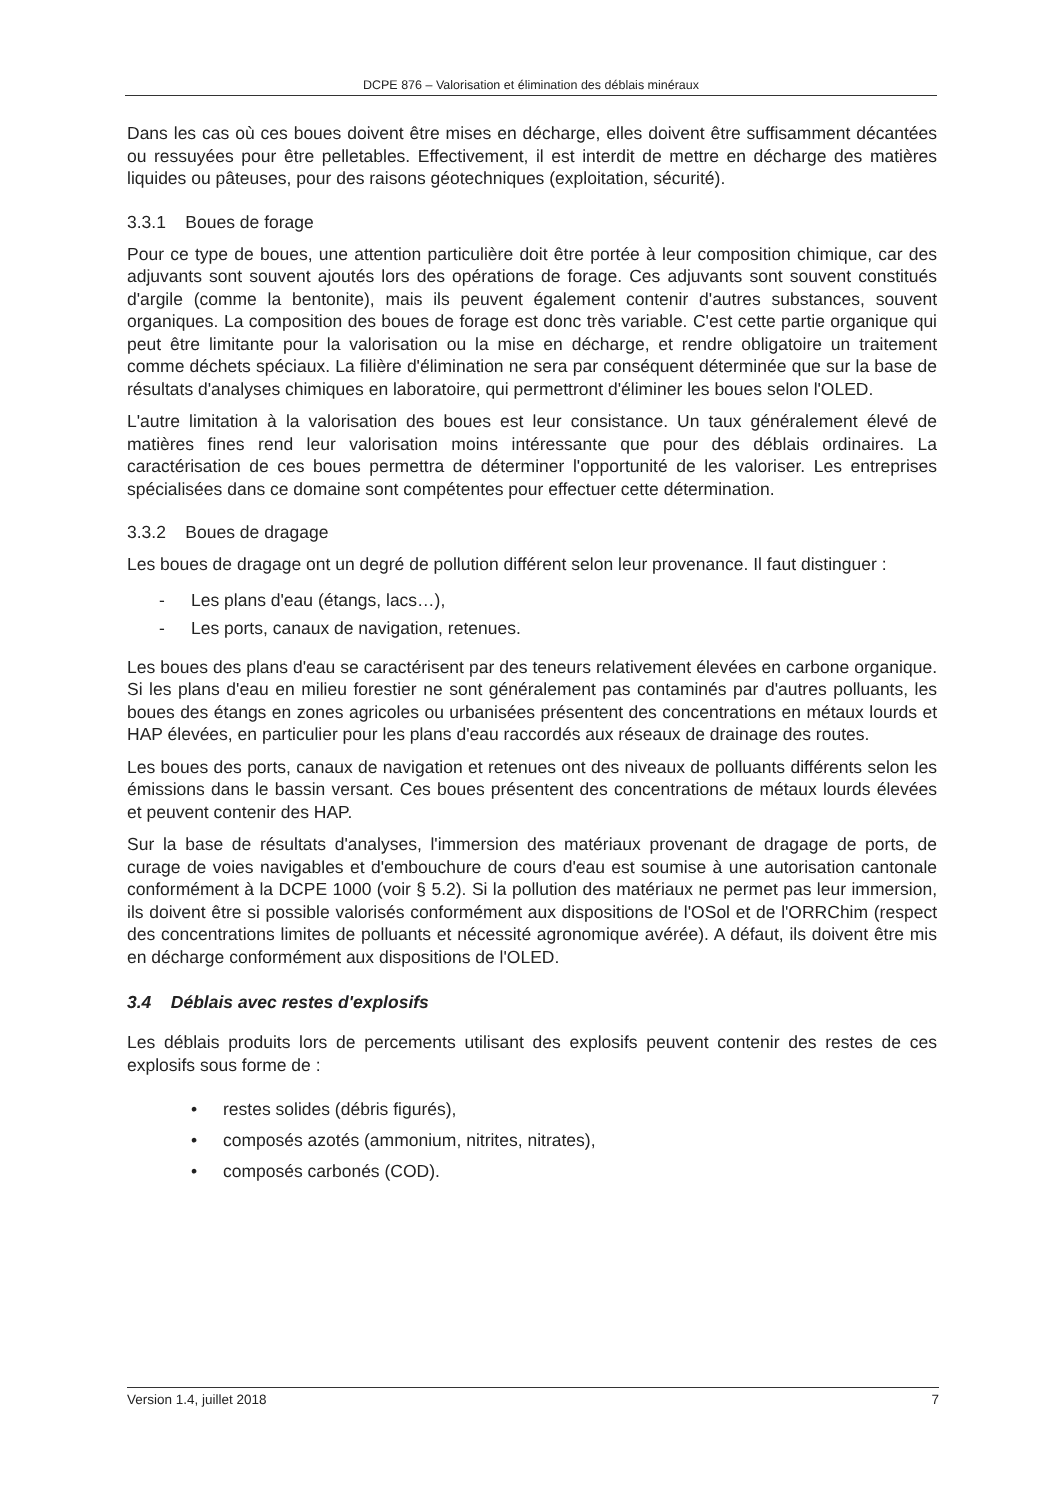DCPE 876 – Valorisation et élimination des déblais minéraux
Dans les cas où ces boues doivent être mises en décharge, elles doivent être suffisamment décantées ou ressuyées pour être pelletables. Effectivement, il est interdit de mettre en décharge des matières liquides ou pâteuses, pour des raisons géotechniques (exploitation, sécurité).
3.3.1 Boues de forage
Pour ce type de boues, une attention particulière doit être portée à leur composition chimique, car des adjuvants sont souvent ajoutés lors des opérations de forage. Ces adjuvants sont souvent constitués d'argile (comme la bentonite), mais ils peuvent également contenir d'autres substances, souvent organiques. La composition des boues de forage est donc très variable. C'est cette partie organique qui peut être limitante pour la valorisation ou la mise en décharge, et rendre obligatoire un traitement comme déchets spéciaux. La filière d'élimination ne sera par conséquent déterminée que sur la base de résultats d'analyses chimiques en laboratoire, qui permettront d'éliminer les boues selon l'OLED.
L'autre limitation à la valorisation des boues est leur consistance. Un taux généralement élevé de matières fines rend leur valorisation moins intéressante que pour des déblais ordinaires. La caractérisation de ces boues permettra de déterminer l'opportunité de les valoriser. Les entreprises spécialisées dans ce domaine sont compétentes pour effectuer cette détermination.
3.3.2 Boues de dragage
Les boues de dragage ont un degré de pollution différent selon leur provenance. Il faut distinguer :
- Les plans d'eau (étangs, lacs…),
- Les ports, canaux de navigation, retenues.
Les boues des plans d'eau se caractérisent par des teneurs relativement élevées en carbone organique. Si les plans d'eau en milieu forestier ne sont généralement pas contaminés par d'autres polluants, les boues des étangs en zones agricoles ou urbanisées présentent des concentrations en métaux lourds et HAP élevées, en particulier pour les plans d'eau raccordés aux réseaux de drainage des routes.
Les boues des ports, canaux de navigation et retenues ont des niveaux de polluants différents selon les émissions dans le bassin versant. Ces boues présentent des concentrations de métaux lourds élevées et peuvent contenir des HAP.
Sur la base de résultats d'analyses, l'immersion des matériaux provenant de dragage de ports, de curage de voies navigables et d'embouchure de cours d'eau est soumise à une autorisation cantonale conformément à la DCPE 1000 (voir § 5.2). Si la pollution des matériaux ne permet pas leur immersion, ils doivent être si possible valorisés conformément aux dispositions de l'OSol et de l'ORRChim (respect des concentrations limites de polluants et nécessité agronomique avérée). A défaut, ils doivent être mis en décharge conformément aux dispositions de l'OLED.
3.4 Déblais avec restes d'explosifs
Les déblais produits lors de percements utilisant des explosifs peuvent contenir des restes de ces explosifs sous forme de :
• restes solides (débris figurés),
• composés azotés (ammonium, nitrites, nitrates),
• composés carbonés (COD).
Version 1.4, juillet 2018 7